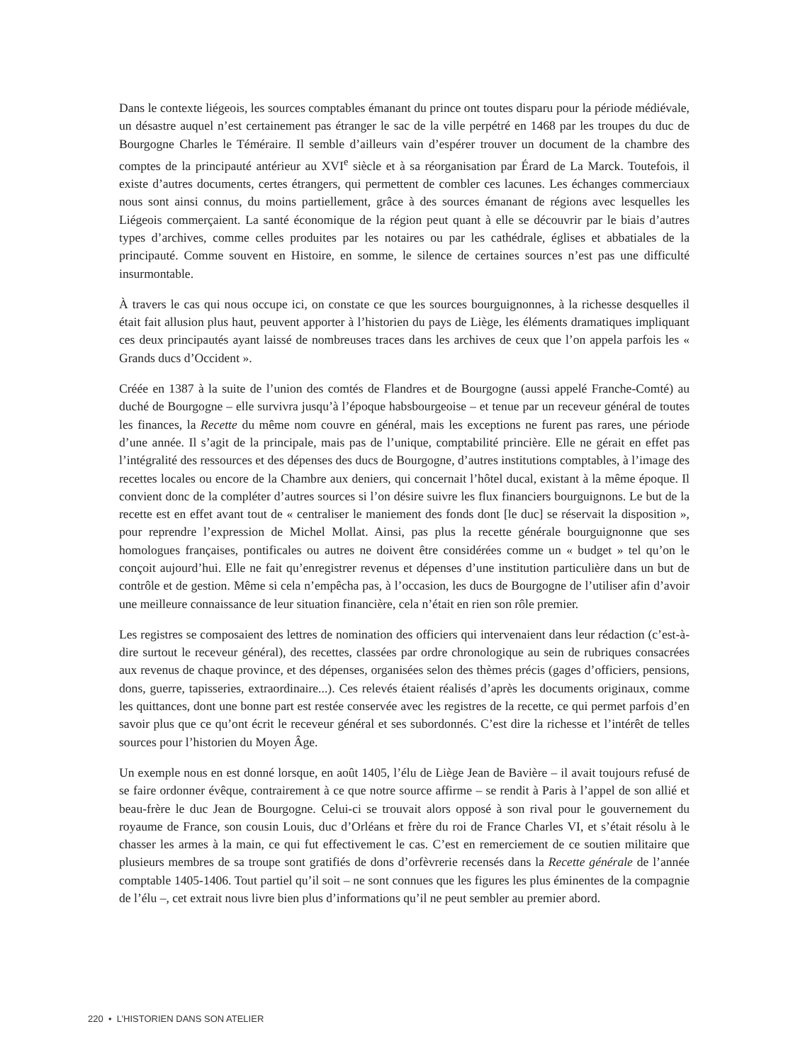Dans le contexte liégeois, les sources comptables émanant du prince ont toutes disparu pour la période médiévale, un désastre auquel n’est certainement pas étranger le sac de la ville perpétré en 1468 par les troupes du duc de Bourgogne Charles le Téméraire. Il semble d’ailleurs vain d’espérer trouver un document de la chambre des comptes de la principauté antérieur au XVI<sup>e</sup> siècle et à sa réorganisation par Érard de La Marck. Toutefois, il existe d’autres documents, certes étrangers, qui permettent de combler ces lacunes. Les échanges commerciaux nous sont ainsi connus, du moins partiellement, grâce à des sources émanant de régions avec lesquelles les Liégeois commerçaient. La santé économique de la région peut quant à elle se découvrir par le biais d’autres types d’archives, comme celles produites par les notaires ou par les cathédrale, églises et abbatiales de la principauté. Comme souvent en Histoire, en somme, le silence de certaines sources n’est pas une difficulté insurmontable.
À travers le cas qui nous occupe ici, on constate ce que les sources bourguignonnes, à la richesse desquelles il était fait allusion plus haut, peuvent apporter à l’historien du pays de Liège, les éléments dramatiques impliquant ces deux principautés ayant laissé de nombreuses traces dans les archives de ceux que l’on appela parfois les « Grands ducs d’Occident ».
Créée en 1387 à la suite de l’union des comtés de Flandres et de Bourgogne (aussi appelé Franche-Comté) au duché de Bourgogne – elle survivra jusqu’à l’époque habsbourgeoise – et tenue par un receveur général de toutes les finances, la Recette du même nom couvre en général, mais les exceptions ne furent pas rares, une période d’une année. Il s’agit de la principale, mais pas de l’unique, comptabilité princière. Elle ne gérait en effet pas l’intégralité des ressources et des dépenses des ducs de Bourgogne, d’autres institutions comptables, à l’image des recettes locales ou encore de la Chambre aux deniers, qui concernait l’hôtel ducal, existant à la même époque. Il convient donc de la compléter d’autres sources si l’on désire suivre les flux financiers bourguignons. Le but de la recette est en effet avant tout de « centraliser le maniement des fonds dont [le duc] se réservait la disposition », pour reprendre l’expression de Michel Mollat. Ainsi, pas plus la recette générale bourguignonne que ses homologues françaises, pontificales ou autres ne doivent être considérées comme un « budget » tel qu’on le conçoit aujourd’hui. Elle ne fait qu’enregistrer revenus et dépenses d’une institution particulière dans un but de contrôle et de gestion. Même si cela n’empêcha pas, à l’occasion, les ducs de Bourgogne de l’utiliser afin d’avoir une meilleure connaissance de leur situation financière, cela n’était en rien son rôle premier.
Les registres se composaient des lettres de nomination des officiers qui intervenaient dans leur rédaction (c’est-à-dire surtout le receveur général), des recettes, classées par ordre chronologique au sein de rubriques consacrées aux revenus de chaque province, et des dépenses, organisées selon des thèmes précis (gages d’officiers, pensions, dons, guerre, tapisseries, extraordinaire...). Ces relevés étaient réalisés d’après les documents originaux, comme les quittances, dont une bonne part est restée conservée avec les registres de la recette, ce qui permet parfois d’en savoir plus que ce qu’ont écrit le receveur général et ses subordonnés. C’est dire la richesse et l’intérêt de telles sources pour l’historien du Moyen Âge.
Un exemple nous en est donné lorsque, en août 1405, l’élu de Liège Jean de Bavière – il avait toujours refusé de se faire ordonner évêque, contrairement à ce que notre source affirme – se rendit à Paris à l’appel de son allié et beau-frère le duc Jean de Bourgogne. Celui-ci se trouvait alors opposé à son rival pour le gouvernement du royaume de France, son cousin Louis, duc d’Orléans et frère du roi de France Charles VI, et s’était résolu à le chasser les armes à la main, ce qui fut effectivement le cas. C’est en remerciement de ce soutien militaire que plusieurs membres de sa troupe sont gratifiés de dons d’orfèvrerie recensés dans la Recette générale de l’année comptable 1405-1406. Tout partiel qu’il soit – ne sont connues que les figures les plus éminentes de la compagnie de l’élu –, cet extrait nous livre bien plus d’informations qu’il ne peut sembler au premier abord.
220 • L’HISTORIEN DANS SON ATELIER